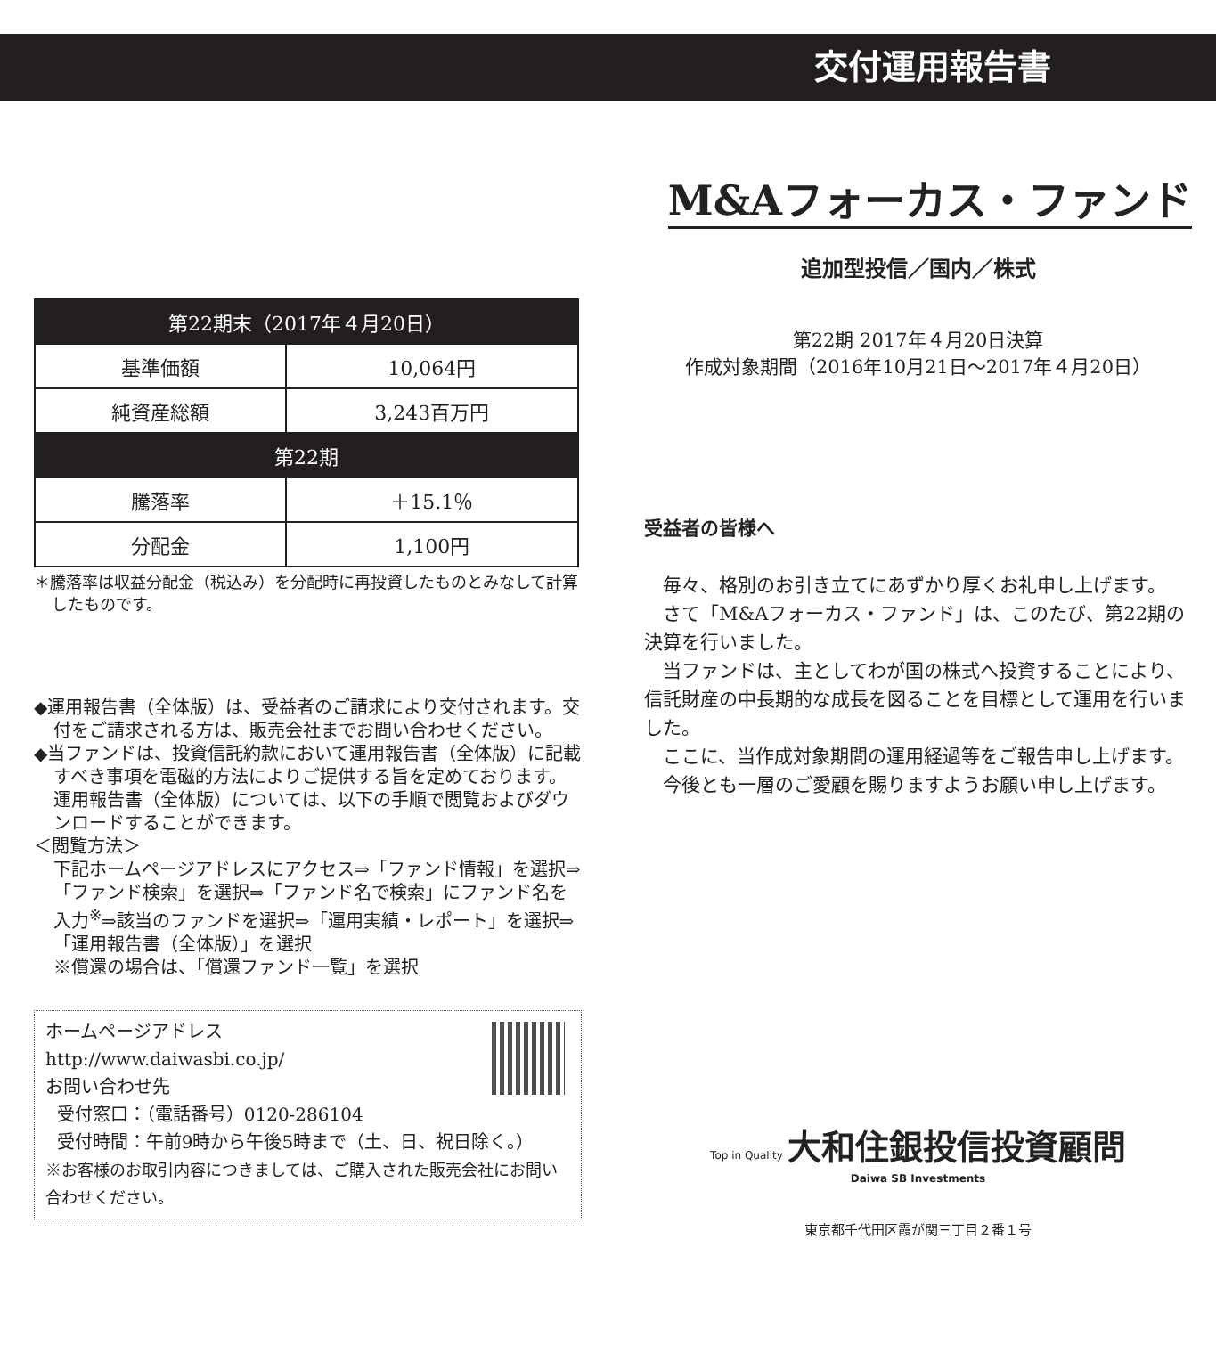交付運用報告書
| 第22期末（2017年４月20日） | |
| --- | --- |
| 基準価額 | 10,064円 |
| 純資産総額 | 3,243百万円 |
| 第22期 | |
| 騰落率 | ＋15.1％ |
| 分配金 | 1,100円 |
＊騰落率は収益分配金（税込み）を分配時に再投資したものとみなして計算したものです。
◆運用報告書（全体版）は、受益者のご請求により交付されます。交付をご請求される方は、販売会社までお問い合わせください。
◆当ファンドは、投資信託約款において運用報告書（全体版）に記載すべき事項を電磁的方法によりご提供する旨を定めております。運用報告書（全体版）については、以下の手順で閲覧およびダウンロードすることができます。
＜閲覧方法＞
下記ホームページアドレスにアクセス⇒「ファンド情報」を選択⇒「ファンド検索」を選択⇒「ファンド名で検索」にファンド名を入力<sup>※</sup>⇒該当のファンドを選択⇒「運用実績・レポート」を選択⇒「運用報告書（全体版）」を選択
※償還の場合は、「償還ファンド一覧」を選択
ホームページアドレス
http://www.daiwasbi.co.jp/
お問い合わせ先
受付窓口：（電話番号）0120-286104
受付時間：午前9時から午後5時まで（土、日、祝日除く。）
※お客様のお取引内容につきましては、ご購入された販売会社にお問い合わせください。
M&Aフォーカス・ファンド
追加型投信／国内／株式
第22期 2017年４月20日決算
作成対象期間（2016年10月21日～2017年４月20日）
受益者の皆様へ
毎々、格別のお引き立てにあずかり厚くお礼申し上げます。
さて「M&Aフォーカス・ファンド」は、このたび、第22期の決算を行いました。
当ファンドは、主としてわが国の株式へ投資することにより、信託財産の中長期的な成長を図ることを目標として運用を行いました。
ここに、当作成対象期間の運用経過等をご報告申し上げます。
今後とも一層のご愛顧を賜りますようお願い申し上げます。
Top in Quality 大和住銀投信投資顧問
Daiwa SB Investments
東京都千代田区霞が関三丁目２番１号